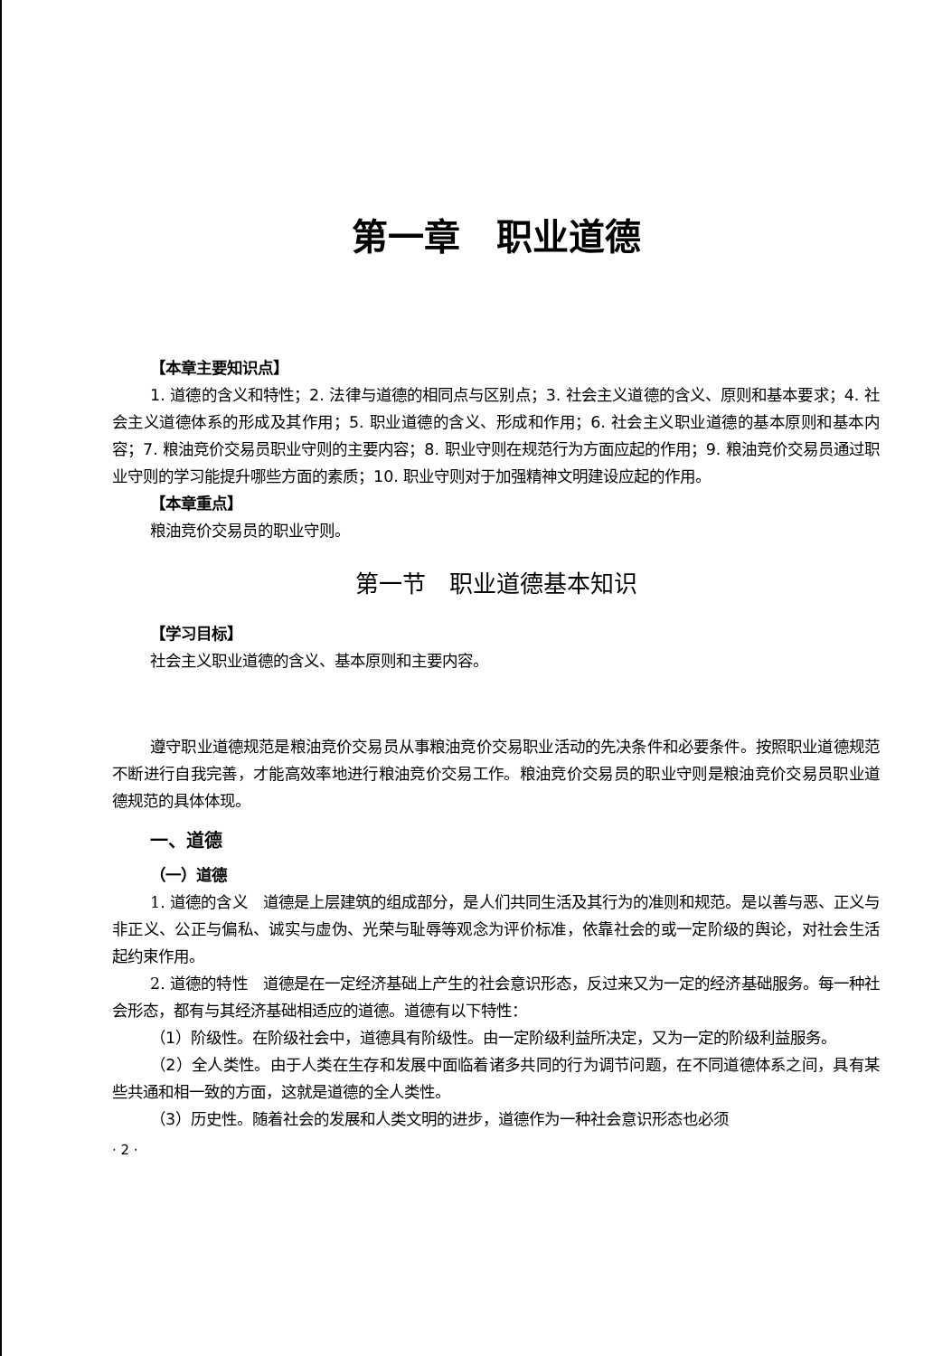第一章　职业道德
【本章主要知识点】
1. 道德的含义和特性；2. 法律与道德的相同点与区别点；3. 社会主义道德的含义、原则和基本要求；4. 社会主义道德体系的形成及其作用；5. 职业道德的含义、形成和作用；6. 社会主义职业道德的基本原则和基本内容；7. 粮油竞价交易员职业守则的主要内容；8. 职业守则在规范行为方面应起的作用；9. 粮油竞价交易员通过职业守则的学习能提升哪些方面的素质；10. 职业守则对于加强精神文明建设应起的作用。
【本章重点】
粮油竞价交易员的职业守则。
第一节　职业道德基本知识
【学习目标】
社会主义职业道德的含义、基本原则和主要内容。
遵守职业道德规范是粮油竞价交易员从事粮油竞价交易职业活动的先决条件和必要条件。按照职业道德规范不断进行自我完善，才能高效率地进行粮油竞价交易工作。粮油竞价交易员的职业守则是粮油竞价交易员职业道德规范的具体体现。
一、道德
（一）道德
1. 道德的含义　道德是上层建筑的组成部分，是人们共同生活及其行为的准则和规范。是以善与恶、正义与非正义、公正与偏私、诚实与虚伪、光荣与耻辱等观念为评价标准，依靠社会的或一定阶级的舆论，对社会生活起约束作用。
2. 道德的特性　道德是在一定经济基础上产生的社会意识形态，反过来又为一定的经济基础服务。每一种社会形态，都有与其经济基础相适应的道德。道德有以下特性：
（1）阶级性。在阶级社会中，道德具有阶级性。由一定阶级利益所决定，又为一定的阶级利益服务。
（2）全人类性。由于人类在生存和发展中面临着诸多共同的行为调节问题，在不同道德体系之间，具有某些共通和相一致的方面，这就是道德的全人类性。
（3）历史性。随着社会的发展和人类文明的进步，道德作为一种社会意识形态也必须
· 2 ·